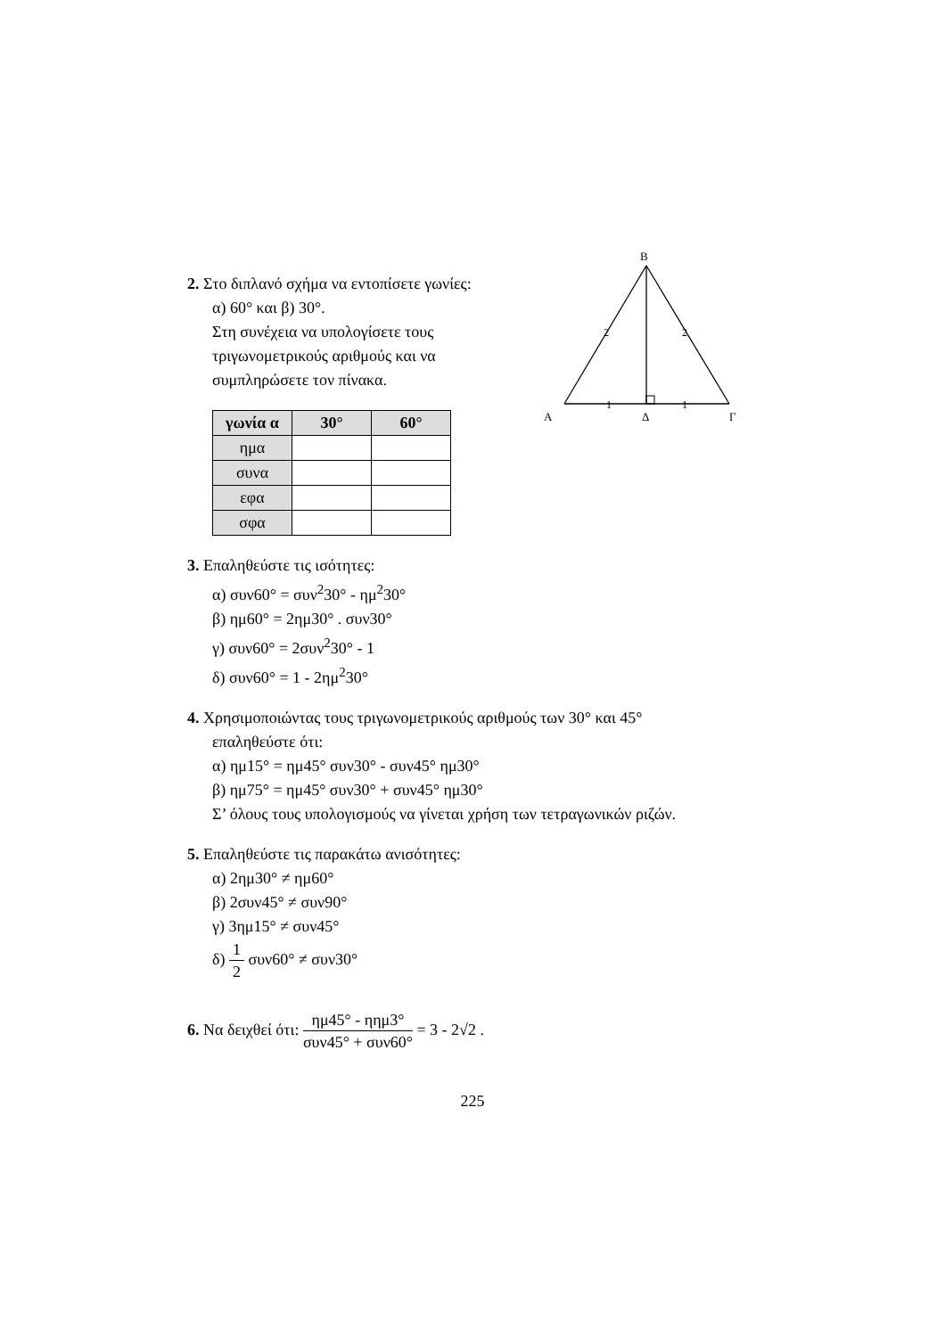Β
2
2
1
1
Α
Δ
Γ
2. Στο διπλανό σχήμα να εντοπίσετε γωνίες:
α) 60° και β) 30°.
Στη συνέχεια να υπολογίσετε τους
τριγωνομετρικούς αριθμούς και να
συμπληρώσετε τον πίνακα.
| γωνία α | 30° | 60° |
| --- | --- | --- |
| ημα | | |
| συνα | | |
| εφα | | |
| σφα | | |
3. Επαληθεύστε τις ισότητες:
α) συν60° = συν<sup>2</sup>30° - ημ<sup>2</sup>30°
β) ημ60° = 2ημ30° . συν30°
γ) συν60° = 2συν<sup>2</sup>30° - 1
δ) συν60° = 1 - 2ημ<sup>2</sup>30°
4. Χρησιμοποιώντας τους τριγωνομετρικούς αριθμούς των 30° και 45°
επαληθεύστε ότι:
α) ημ15° = ημ45° συν30° - συν45° ημ30°
β) ημ75° = ημ45° συν30° + συν45° ημ30°
Σ’ όλους τους υπολογισμούς να γίνεται χρήση των τετραγωνικών ριζών.
5. Επαληθεύστε τις παρακάτω ανισότητες:
α) 2ημ30° ≠ ημ60°
β) 2συν45° ≠ συν90°
γ) 3ημ15° ≠ συν45°
δ) 1 2 συν60° ≠ συν30°
6. Να δειχθεί ότι: ημ45° - ηημ3° συν45° + συν60° = 3 - 2√2 .
225